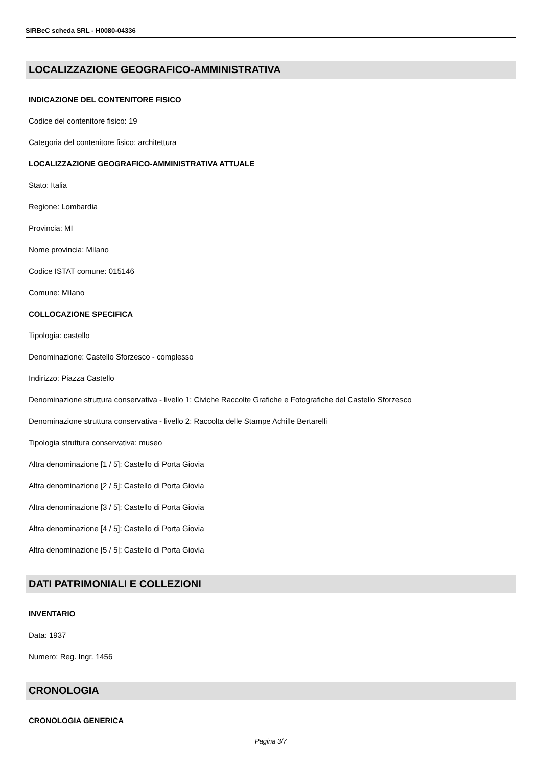SIRBeC scheda SRL - H0080-04336
LOCALIZZAZIONE GEOGRAFICO-AMMINISTRATIVA
INDICAZIONE DEL CONTENITORE FISICO
Codice del contenitore fisico: 19
Categoria del contenitore fisico: architettura
LOCALIZZAZIONE GEOGRAFICO-AMMINISTRATIVA ATTUALE
Stato: Italia
Regione: Lombardia
Provincia: MI
Nome provincia: Milano
Codice ISTAT comune: 015146
Comune: Milano
COLLOCAZIONE SPECIFICA
Tipologia: castello
Denominazione: Castello Sforzesco - complesso
Indirizzo: Piazza Castello
Denominazione struttura conservativa - livello 1: Civiche Raccolte Grafiche e Fotografiche del Castello Sforzesco
Denominazione struttura conservativa - livello 2: Raccolta delle Stampe Achille Bertarelli
Tipologia struttura conservativa: museo
Altra denominazione [1 / 5]: Castello di Porta Giovia
Altra denominazione [2 / 5]: Castello di Porta Giovia
Altra denominazione [3 / 5]: Castello di Porta Giovia
Altra denominazione [4 / 5]: Castello di Porta Giovia
Altra denominazione [5 / 5]: Castello di Porta Giovia
DATI PATRIMONIALI E COLLEZIONI
INVENTARIO
Data: 1937
Numero: Reg. Ingr. 1456
CRONOLOGIA
CRONOLOGIA GENERICA
Pagina 3/7